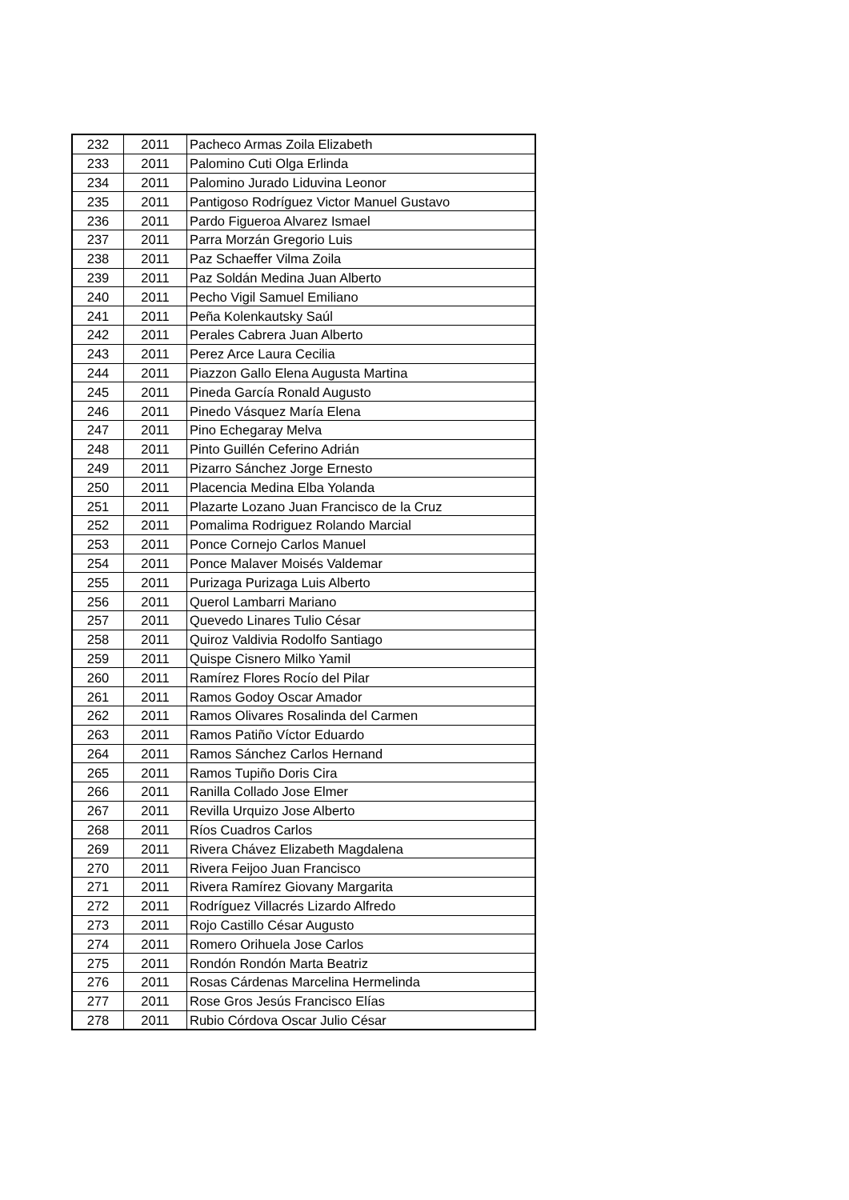| 232 | 2011 | Pacheco Armas Zoila Elizabeth |
| 233 | 2011 | Palomino Cuti Olga Erlinda |
| 234 | 2011 | Palomino Jurado Liduvina Leonor |
| 235 | 2011 | Pantigoso Rodríguez Victor Manuel Gustavo |
| 236 | 2011 | Pardo Figueroa Alvarez Ismael |
| 237 | 2011 | Parra Morzán Gregorio Luis |
| 238 | 2011 | Paz Schaeffer Vilma Zoila |
| 239 | 2011 | Paz Soldán Medina Juan Alberto |
| 240 | 2011 | Pecho Vigil Samuel Emiliano |
| 241 | 2011 | Peña Kolenkautsky Saúl |
| 242 | 2011 | Perales Cabrera Juan Alberto |
| 243 | 2011 | Perez Arce Laura Cecilia |
| 244 | 2011 | Piazzon Gallo Elena Augusta Martina |
| 245 | 2011 | Pineda García Ronald Augusto |
| 246 | 2011 | Pinedo Vásquez María Elena |
| 247 | 2011 | Pino Echegaray Melva |
| 248 | 2011 | Pinto Guillén Ceferino Adrián |
| 249 | 2011 | Pizarro Sánchez Jorge Ernesto |
| 250 | 2011 | Placencia Medina Elba Yolanda |
| 251 | 2011 | Plazarte Lozano Juan Francisco de la Cruz |
| 252 | 2011 | Pomalima Rodriguez Rolando Marcial |
| 253 | 2011 | Ponce Cornejo Carlos Manuel |
| 254 | 2011 | Ponce Malaver Moisés Valdemar |
| 255 | 2011 | Purizaga Purizaga Luis Alberto |
| 256 | 2011 | Querol Lambarri Mariano |
| 257 | 2011 | Quevedo Linares Tulio César |
| 258 | 2011 | Quiroz Valdivia Rodolfo Santiago |
| 259 | 2011 | Quispe Cisnero Milko Yamil |
| 260 | 2011 | Ramírez Flores Rocío del Pilar |
| 261 | 2011 | Ramos Godoy Oscar Amador |
| 262 | 2011 | Ramos Olivares Rosalinda del Carmen |
| 263 | 2011 | Ramos Patiño Víctor Eduardo |
| 264 | 2011 | Ramos Sánchez Carlos Hernand |
| 265 | 2011 | Ramos Tupiño Doris Cira |
| 266 | 2011 | Ranilla Collado Jose Elmer |
| 267 | 2011 | Revilla Urquizo Jose Alberto |
| 268 | 2011 | Ríos Cuadros Carlos |
| 269 | 2011 | Rivera Chávez Elizabeth Magdalena |
| 270 | 2011 | Rivera Feijoo Juan Francisco |
| 271 | 2011 | Rivera Ramírez Giovany Margarita |
| 272 | 2011 | Rodríguez Villacrés Lizardo Alfredo |
| 273 | 2011 | Rojo Castillo César Augusto |
| 274 | 2011 | Romero Orihuela Jose Carlos |
| 275 | 2011 | Rondón Rondón Marta Beatriz |
| 276 | 2011 | Rosas Cárdenas Marcelina Hermelinda |
| 277 | 2011 | Rose Gros Jesús Francisco Elías |
| 278 | 2011 | Rubio Córdova Oscar Julio César |